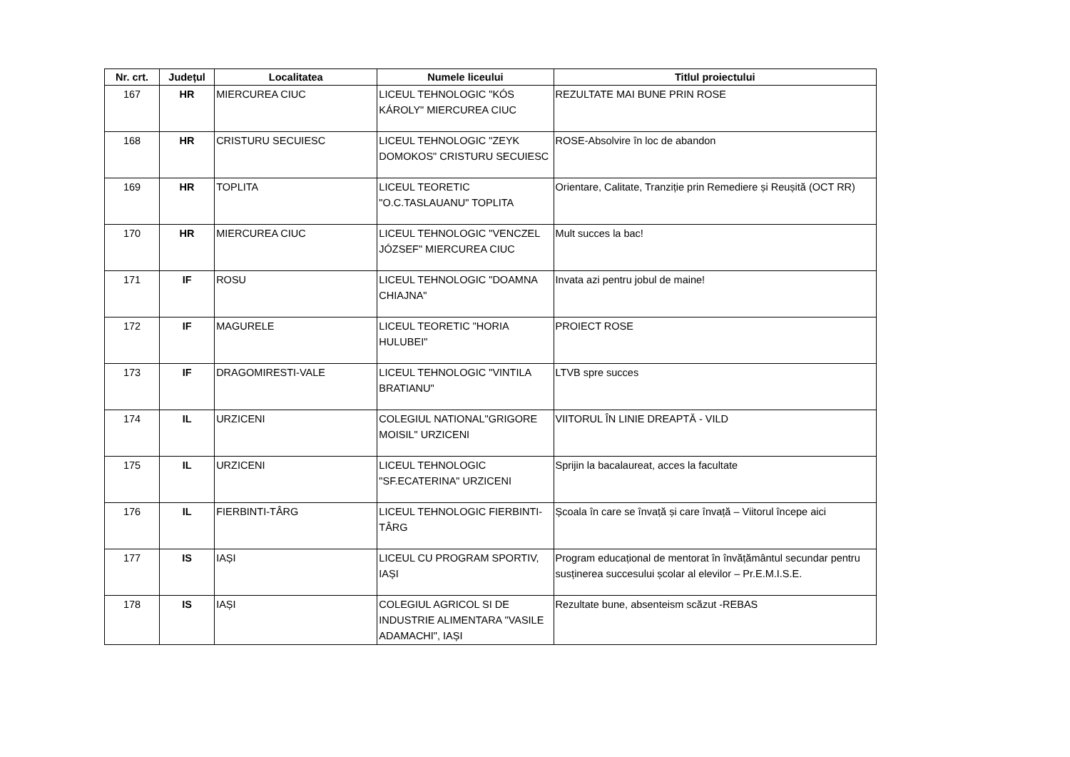| Nr. crt. | Județul | Localitatea | Numele liceului | Titlul proiectului |
| --- | --- | --- | --- | --- |
| 167 | HR | MIERCUREA CIUC | LICEUL TEHNOLOGIC "KÓS KÁROLY" MIERCUREA CIUC | REZULTATE MAI BUNE PRIN ROSE |
| 168 | HR | CRISTURU SECUIESC | LICEUL TEHNOLOGIC "ZEYK DOMOKOS" CRISTURU SECUIESC | ROSE-Absolvire în loc de abandon |
| 169 | HR | TOPLITA | LICEUL TEORETIC "O.C.TASLAUANU" TOPLITA | Orientare, Calitate, Tranziție prin Remediere și Reușită (OCT RR) |
| 170 | HR | MIERCUREA CIUC | LICEUL TEHNOLOGIC "VENCZEL JÓZSEF" MIERCUREA CIUC | Mult succes la bac! |
| 171 | IF | ROSU | LICEUL TEHNOLOGIC "DOAMNA CHIAJNA" | Invata azi pentru jobul de maine! |
| 172 | IF | MAGURELE | LICEUL TEORETIC "HORIA HULUBEI" | PROIECT ROSE |
| 173 | IF | DRAGOMIRESTI-VALE | LICEUL TEHNOLOGIC "VINTILA BRATIANU" | LTVB spre succes |
| 174 | IL | URZICENI | COLEGIUL NATIONAL"GRIGORE MOISIL" URZICENI | VIITORUL ÎN LINIE DREAPTĂ - VILD |
| 175 | IL | URZICENI | LICEUL TEHNOLOGIC "SF.ECATERINA" URZICENI | Sprijin la bacalaureat, acces la facultate |
| 176 | IL | FIERBINTI-TÂRG | LICEUL TEHNOLOGIC FIERBINTI-TÂRG | Școala în care se învață și care învață – Viitorul începe aici |
| 177 | IS | IAȘI | LICEUL CU PROGRAM SPORTIV, IAȘI | Program educațional de mentorat în învățământul secundar pentru susținerea succesului școlar al elevilor – Pr.E.M.I.S.E. |
| 178 | IS | IAȘI | COLEGIUL AGRICOL SI DE INDUSTRIE ALIMENTARA "VASILE ADAMACHI", IAȘI | Rezultate bune, absenteism scăzut -REBAS |